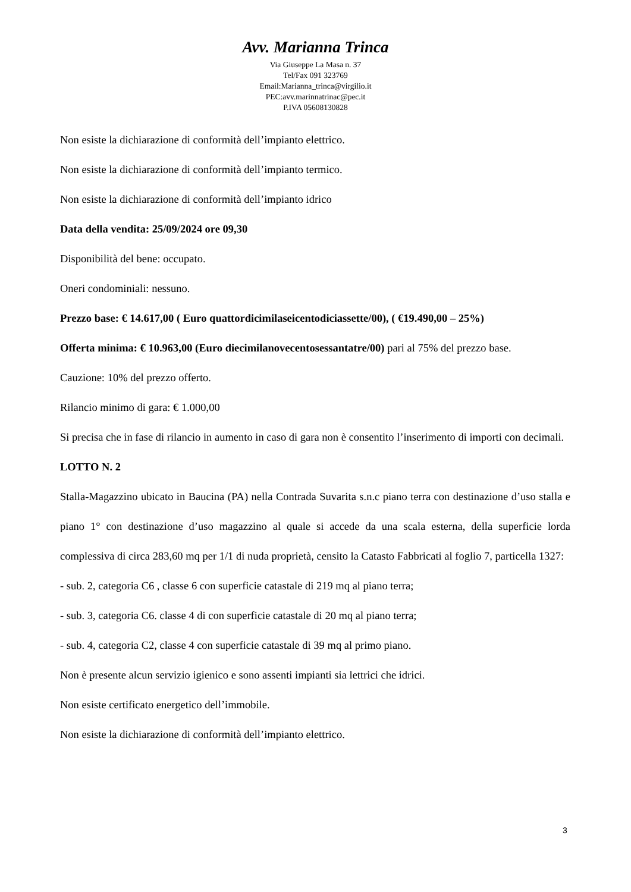Avv. Marianna Trinca
Via Giuseppe La Masa n. 37
Tel/Fax 091 323769
Email:Marianna_trinca@virgilio.it
PEC:avv.marinnatrinac@pec.it
P.IVA 05608130828
Non esiste la dichiarazione di conformità dell’impianto elettrico.
Non esiste la dichiarazione di conformità dell’impianto termico.
Non esiste la dichiarazione di conformità dell’impianto idrico
Data della vendita: 25/09/2024 ore 09,30
Disponibilità del bene: occupato.
Oneri condominiali: nessuno.
Prezzo base: € 14.617,00 ( Euro quattordicimilaseicentodiciassette/00), ( €19.490,00 – 25%)
Offerta minima: € 10.963,00 (Euro diecimilanovecentosessantatre/00) pari al 75% del prezzo base.
Cauzione: 10% del prezzo offerto.
Rilancio minimo di gara: € 1.000,00
Si precisa che in fase di rilancio in aumento in caso di gara non è consentito l’inserimento di importi con decimali.
LOTTO N. 2
Stalla-Magazzino ubicato in Baucina (PA) nella Contrada Suvarita s.n.c piano terra con destinazione d’uso stalla e piano 1° con destinazione d’uso magazzino al quale si accede da una scala esterna, della superficie lorda complessiva di circa 283,60 mq per 1/1 di nuda proprietà, censito la Catasto Fabbricati al foglio 7, particella 1327:
- sub. 2, categoria C6 , classe 6 con superficie catastale di 219 mq al piano terra;
- sub. 3, categoria C6. classe 4 di con superficie catastale di 20 mq al piano terra;
- sub. 4, categoria C2, classe 4 con superficie catastale di 39 mq al primo piano.
Non è presente alcun servizio igienico e sono assenti impianti sia lettrici che idrici.
Non esiste certificato energetico dell’immobile.
Non esiste la dichiarazione di conformità dell’impianto elettrico.
3